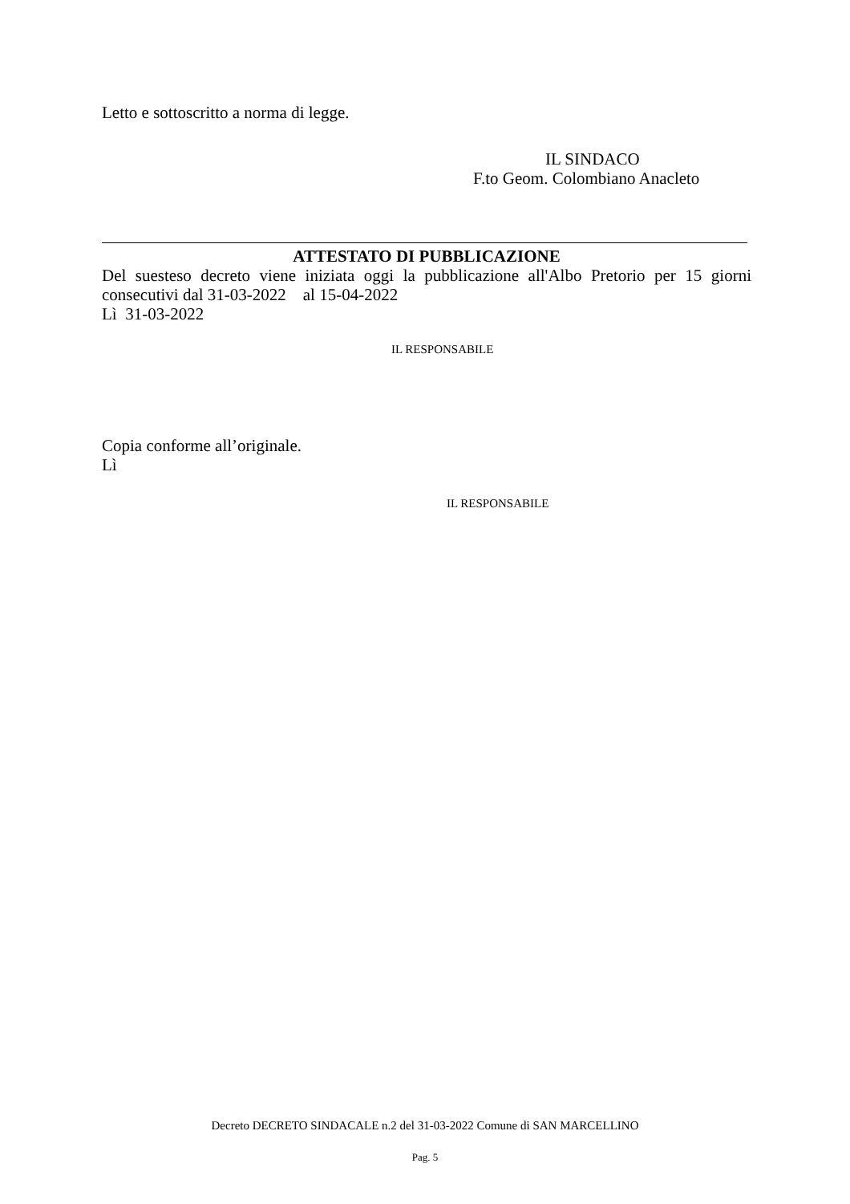Letto e sottoscritto a norma di legge.
IL SINDACO
F.to Geom. Colombiano Anacleto
ATTESTATO DI PUBBLICAZIONE
Del suesteso decreto viene iniziata oggi la pubblicazione all'Albo Pretorio per 15 giorni consecutivi dal 31-03-2022 al 15-04-2022
Lì 31-03-2022
IL RESPONSABILE
Copia conforme all’originale.
Lì
IL RESPONSABILE
Decreto DECRETO SINDACALE n.2 del 31-03-2022 Comune di SAN MARCELLINO
Pag. 5